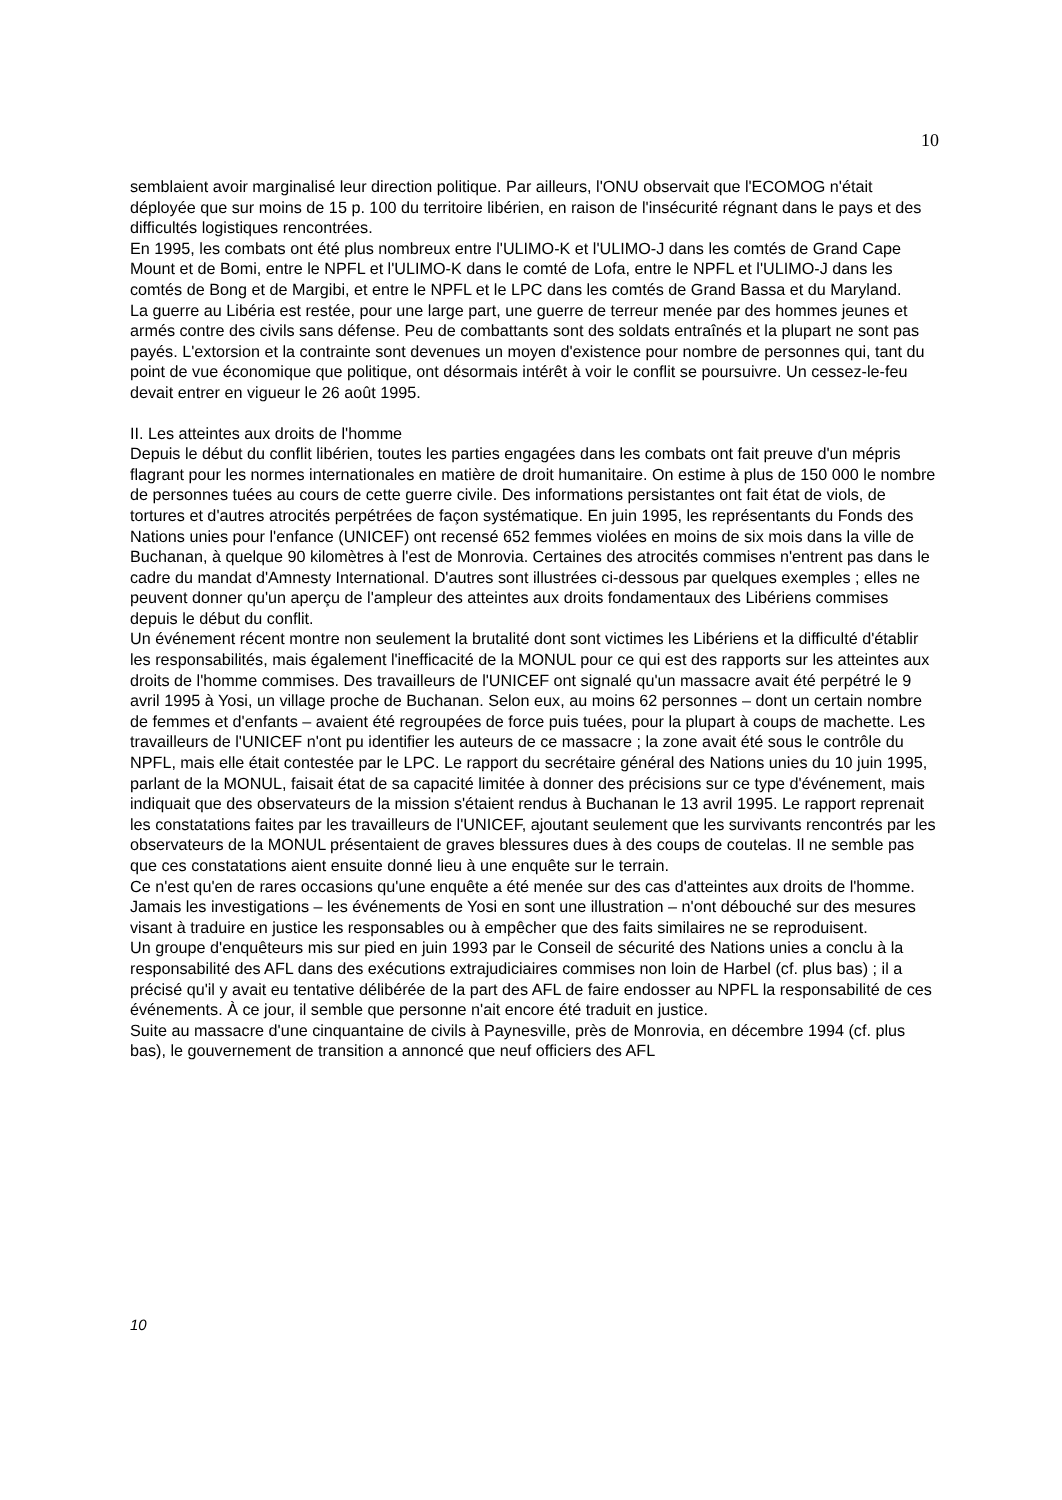10
semblaient avoir marginalisé leur direction politique. Par ailleurs, l'ONU observait que l'ECOMOG n'était déployée que sur moins de 15 p. 100 du territoire libérien, en raison de l'insécurité régnant dans le pays et des difficultés logistiques rencontrées.
En 1995, les combats ont été plus nombreux entre l'ULIMO-K et l'ULIMO-J dans les comtés de Grand Cape Mount et de Bomi, entre le NPFL et l'ULIMO-K dans le comté de Lofa, entre le NPFL et l'ULIMO-J dans les comtés de Bong et de Margibi, et entre le NPFL et le LPC dans les comtés de Grand Bassa et du Maryland.
La guerre au Libéria est restée, pour une large part, une guerre de terreur menée par des hommes jeunes et armés contre des civils sans défense. Peu de combattants sont des soldats entraînés et la plupart ne sont pas payés. L'extorsion et la contrainte sont devenues un moyen d'existence pour nombre de personnes qui, tant du point de vue économique que politique, ont désormais intérêt à voir le conflit se poursuivre. Un cessez-le-feu devait entrer en vigueur le 26 août 1995.
II. Les atteintes aux droits de l'homme
Depuis le début du conflit libérien, toutes les parties engagées dans les combats ont fait preuve d'un mépris flagrant pour les normes internationales en matière de droit humanitaire. On estime à plus de 150 000 le nombre de personnes tuées au cours de cette guerre civile. Des informations persistantes ont fait état de viols, de tortures et d'autres atrocités perpétrées de façon systématique. En juin 1995, les représentants du Fonds des Nations unies pour l'enfance (UNICEF) ont recensé 652 femmes violées en moins de six mois dans la ville de Buchanan, à quelque 90 kilomètres à l'est de Monrovia. Certaines des atrocités commises n'entrent pas dans le cadre du mandat d'Amnesty International. D'autres sont illustrées ci-dessous par quelques exemples ; elles ne peuvent donner qu'un aperçu de l'ampleur des atteintes aux droits fondamentaux des Libériens commises depuis le début du conflit.
Un événement récent montre non seulement la brutalité dont sont victimes les Libériens et la difficulté d'établir les responsabilités, mais également l'inefficacité de la MONUL pour ce qui est des rapports sur les atteintes aux droits de l'homme commises. Des travailleurs de l'UNICEF ont signalé qu'un massacre avait été perpétré le 9 avril 1995 à Yosi, un village proche de Buchanan. Selon eux, au moins 62 personnes – dont un certain nombre de femmes et d'enfants – avaient été regroupées de force puis tuées, pour la plupart à coups de machette. Les travailleurs de l'UNICEF n'ont pu identifier les auteurs de ce massacre ; la zone avait été sous le contrôle du NPFL, mais elle était contestée par le LPC. Le rapport du secrétaire général des Nations unies du 10 juin 1995, parlant de la MONUL, faisait état de sa capacité limitée à donner des précisions sur ce type d'événement, mais indiquait que des observateurs de la mission s'étaient rendus à Buchanan le 13 avril 1995. Le rapport reprenait les constatations faites par les travailleurs de l'UNICEF, ajoutant seulement que les survivants rencontrés par les observateurs de la MONUL présentaient de graves blessures dues à des coups de coutelas. Il ne semble pas que ces constatations aient ensuite donné lieu à une enquête sur le terrain.
Ce n'est qu'en de rares occasions qu'une enquête a été menée sur des cas d'atteintes aux droits de l'homme. Jamais les investigations – les événements de Yosi en sont une illustration – n'ont débouché sur des mesures visant à traduire en justice les responsables ou à empêcher que des faits similaires ne se reproduisent.
Un groupe d'enquêteurs mis sur pied en juin 1993 par le Conseil de sécurité des Nations unies a conclu à la responsabilité des AFL dans des exécutions extrajudiciaires commises non loin de Harbel (cf. plus bas) ; il a précisé qu'il y avait eu tentative délibérée de la part des AFL de faire endosser au NPFL la responsabilité de ces événements. À ce jour, il semble que personne n'ait encore été traduit en justice.
Suite au massacre d'une cinquantaine de civils à Paynesville, près de Monrovia, en décembre 1994 (cf. plus bas), le gouvernement de transition a annoncé que neuf officiers des AFL
10